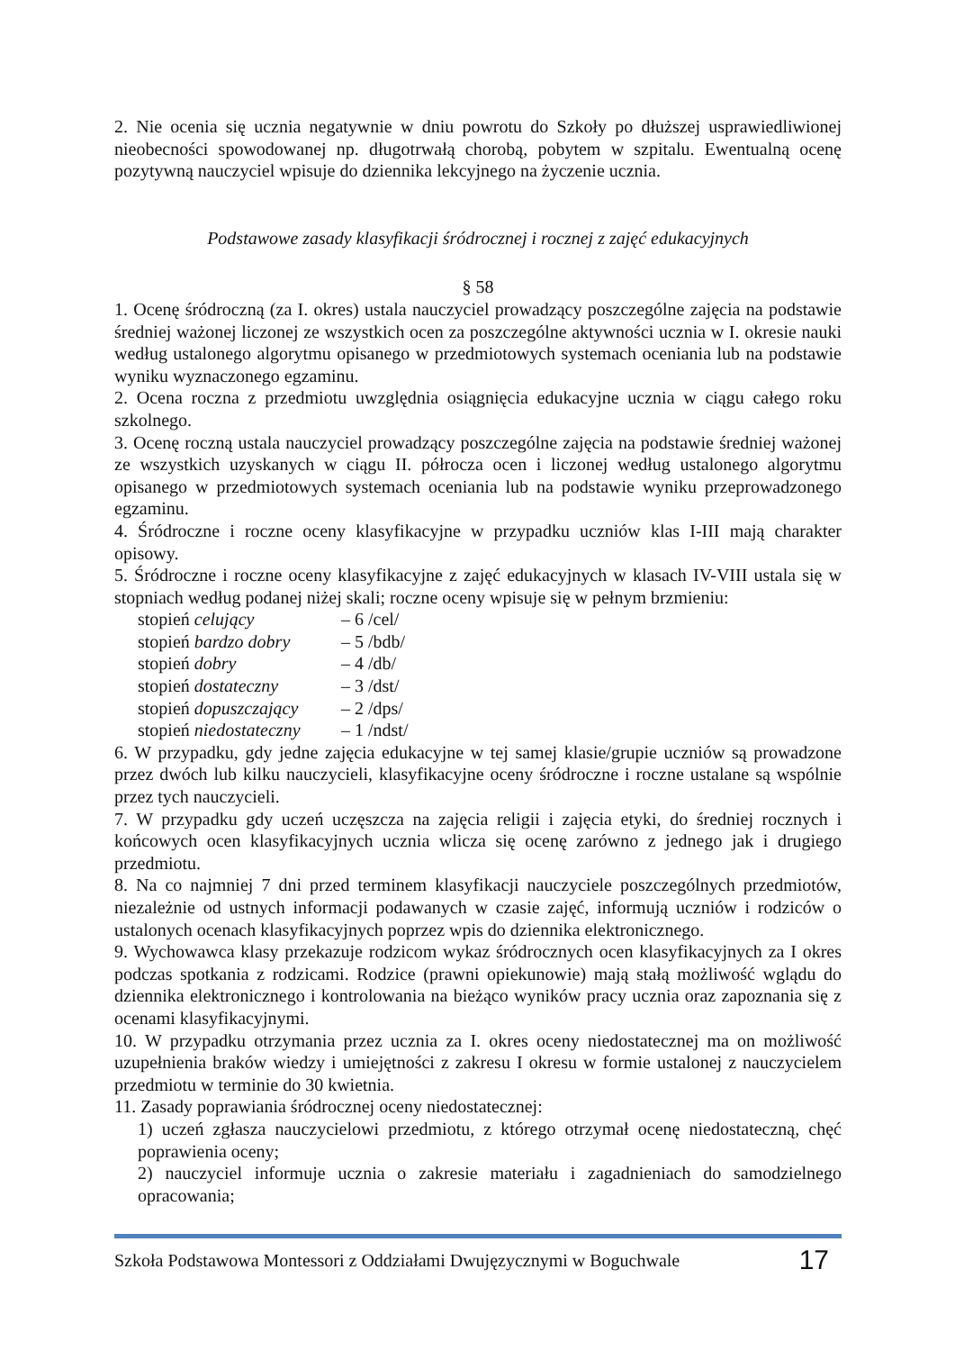2. Nie ocenia się ucznia negatywnie w dniu powrotu do Szkoły po dłuższej usprawiedliwionej nieobecności spowodowanej np. długotrwałą chorobą, pobytem w szpitalu. Ewentualną ocenę pozytywną nauczyciel wpisuje do dziennika lekcyjnego na życzenie ucznia.
Podstawowe zasady klasyfikacji śródrocznej i rocznej z zajęć edukacyjnych
§ 58
1. Ocenę śródroczną (za I. okres) ustala nauczyciel prowadzący poszczególne zajęcia na podstawie średniej ważonej liczonej ze wszystkich ocen za poszczególne aktywności ucznia w I. okresie nauki według ustalonego algorytmu opisanego w przedmiotowych systemach oceniania lub na podstawie wyniku wyznaczonego egzaminu.
2. Ocena roczna z przedmiotu uwzględnia osiągnięcia edukacyjne ucznia w ciągu całego roku szkolnego.
3. Ocenę roczną ustala nauczyciel prowadzący poszczególne zajęcia na podstawie średniej ważonej ze wszystkich uzyskanych w ciągu II. półrocza ocen i liczonej według ustalonego algorytmu opisanego w przedmiotowych systemach oceniania lub na podstawie wyniku przeprowadzonego egzaminu.
4. Śródroczne i roczne oceny klasyfikacyjne w przypadku uczniów klas I-III mają charakter opisowy.
5. Śródroczne i roczne oceny klasyfikacyjne z zajęć edukacyjnych w klasach IV-VIII ustala się w stopniach według podanej niżej skali; roczne oceny wpisuje się w pełnym brzmieniu:
| stopień celujący | – 6 /cel/ |
| stopień bardzo dobry | – 5 /bdb/ |
| stopień dobry | – 4 /db/ |
| stopień dostateczny | – 3 /dst/ |
| stopień dopuszczający | – 2 /dps/ |
| stopień niedostateczny | – 1 /ndst/ |
6. W przypadku, gdy jedne zajęcia edukacyjne w tej samej klasie/grupie uczniów są prowadzone przez dwóch lub kilku nauczycieli, klasyfikacyjne oceny śródroczne i roczne ustalane są wspólnie przez tych nauczycieli.
7. W przypadku gdy uczeń uczęszcza na zajęcia religii i zajęcia etyki, do średniej rocznych i końcowych ocen klasyfikacyjnych ucznia wlicza się ocenę zarówno z jednego jak i drugiego przedmiotu.
8. Na co najmniej 7 dni przed terminem klasyfikacji nauczyciele poszczególnych przedmiotów, niezależnie od ustnych informacji podawanych w czasie zajęć, informują uczniów i rodziców o ustalonych ocenach klasyfikacyjnych poprzez wpis do dziennika elektronicznego.
9. Wychowawca klasy przekazuje rodzicom wykaz śródrocznych ocen klasyfikacyjnych za I okres podczas spotkania z rodzicami. Rodzice (prawni opiekunowie) mają stałą możliwość wglądu do dziennika elektronicznego i kontrolowania na bieżąco wyników pracy ucznia oraz zapoznania się z ocenami klasyfikacyjnymi.
10. W przypadku otrzymania przez ucznia za I. okres oceny niedostatecznej ma on możliwość uzupełnienia braków wiedzy i umiejętności z zakresu I okresu w formie ustalonej z nauczycielem przedmiotu w terminie do 30 kwietnia.
11. Zasady poprawiania śródrocznej oceny niedostatecznej:
1) uczeń zgłasza nauczycielowi przedmiotu, z którego otrzymał ocenę niedostateczną, chęć poprawienia oceny;
2) nauczyciel informuje ucznia o zakresie materiału i zagadnieniach do samodzielnego opracowania;
Szkoła Podstawowa Montessori z Oddziałami Dwujęzycznymi w Boguchwale 17